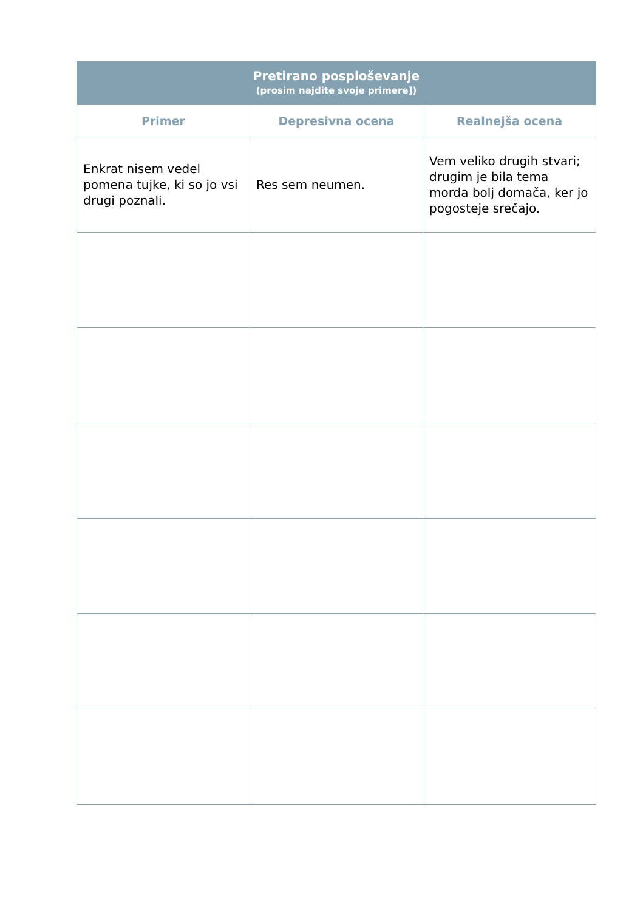| Pretirano posploševanje (prosim najdite svoje primere]) | | |
| --- | --- | --- |
| Primer | Depresivna ocena | Realnejša ocena |
| Enkrat nisem vedel pomena tujke, ki so jo vsi drugi poznali. | Res sem neumen. | Vem veliko drugih stvari; drugim je bila tema morda bolj domača, ker jo pogosteje srečajo. |